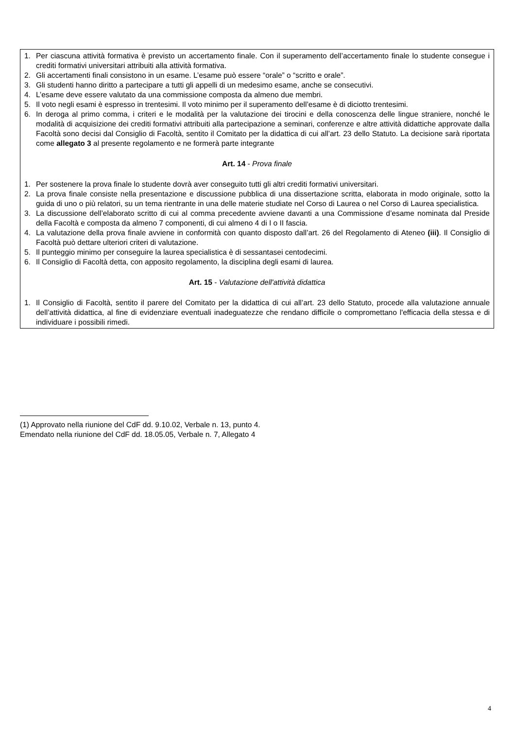1. Per ciascuna attività formativa è previsto un accertamento finale. Con il superamento dell’accertamento finale lo studente consegue i crediti formativi universitari attribuiti alla attività formativa.
2. Gli accertamenti finali consistono in un esame. L’esame può essere “orale” o “scritto e orale”.
3. Gli studenti hanno diritto a partecipare a tutti gli appelli di un medesimo esame, anche se consecutivi.
4. L’esame deve essere valutato da una commissione composta da almeno due membri.
5. Il voto negli esami è espresso in trentesimi. Il voto minimo per il superamento dell’esame è di diciotto trentesimi.
6. In deroga al primo comma, i criteri e le modalità per la valutazione dei tirocini e della conoscenza delle lingue straniere, nonché le modalità di acquisizione dei crediti formativi attribuiti alla partecipazione a seminari, conferenze e altre attività didattiche approvate dalla Facoltà sono decisi dal Consiglio di Facoltà, sentito il Comitato per la didattica di cui all’art. 23 dello Statuto. La decisione sarà riportata come allegato 3 al presente regolamento e ne formerà parte integrante
Art. 14 - Prova finale
1. Per sostenere la prova finale lo studente dovrà aver conseguito tutti gli altri crediti formativi universitari.
2. La prova finale consiste nella presentazione e discussione pubblica di una dissertazione scritta, elaborata in modo originale, sotto la guida di uno o più relatori, su un tema rientrante in una delle materie studiate nel Corso di Laurea o nel Corso di Laurea specialistica.
3. La discussione dell’elaborato scritto di cui al comma precedente avviene davanti a una Commissione d’esame nominata dal Preside della Facoltà e composta da almeno 7 componenti, di cui almeno 4 di I o II fascia.
4. La valutazione della prova finale avviene in conformità con quanto disposto dall’art. 26 del Regolamento di Ateneo (iii). Il Consiglio di Facoltà può dettare ulteriori criteri di valutazione.
5. Il punteggio minimo per conseguire la laurea specialistica è di sessantasei centodecimi.
6. Il Consiglio di Facoltà detta, con apposito regolamento, la disciplina degli esami di laurea.
Art. 15 - Valutazione dell'attività didattica
1. Il Consiglio di Facoltà, sentito il parere del Comitato per la didattica di cui all’art. 23 dello Statuto, procede alla valutazione annuale dell’attività didattica, al fine di evidenziare eventuali inadeguatezze che rendano difficile o compromettano l'efficacia della stessa e di individuare i possibili rimedi.
(1) Approvato nella riunione del CdF dd. 9.10.02, Verbale n. 13, punto 4.
Emendato nella riunione del CdF dd. 18.05.05, Verbale n. 7, Allegato 4
4